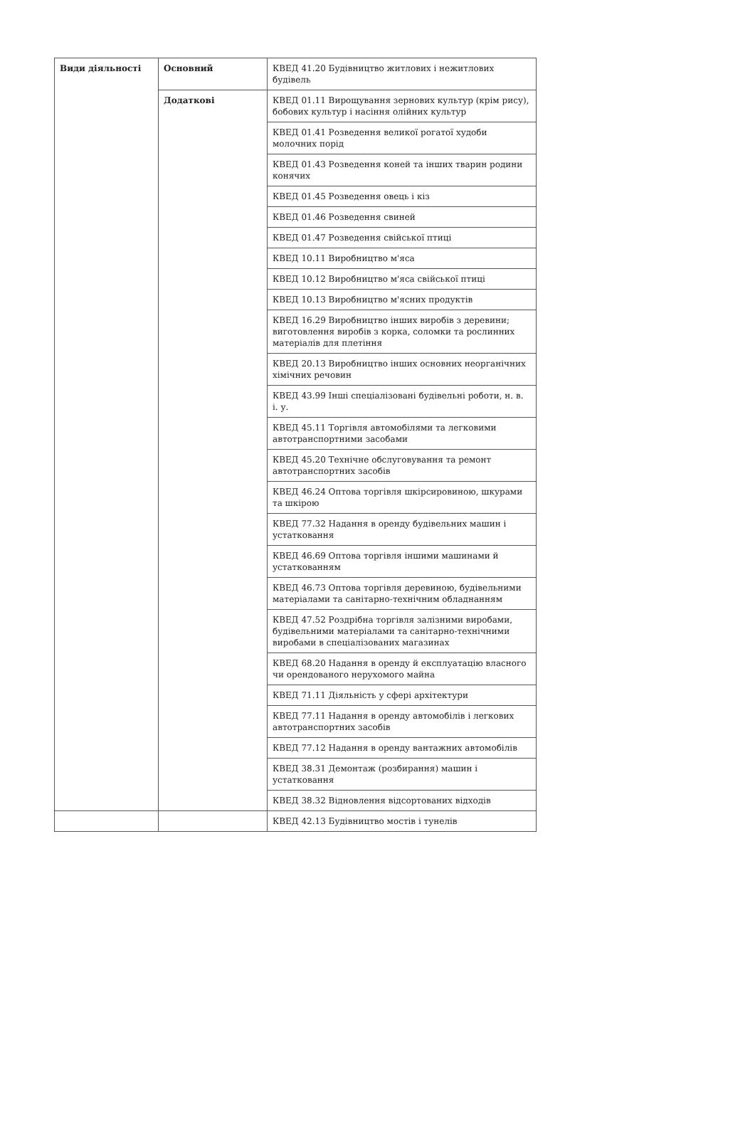| Види діяльності | Основний | КВЕД 41.20 Будівництво житлових і нежитлових будівель |
| | Додаткові | КВЕД 01.11 Вирощування зернових культур (крім рису), бобових культур і насіння олійних культур |
| | | КВЕД 01.41 Розведення великої рогатої худоби молочних порід |
| | | КВЕД 01.43 Розведення коней та інших тварин родини конячих |
| | | КВЕД 01.45 Розведення овець і кіз |
| | | КВЕД 01.46 Розведення свиней |
| | | КВЕД 01.47 Розведення свійської птиці |
| | | КВЕД 10.11 Виробництво м'яса |
| | | КВЕД 10.12 Виробництво м'яса свійської птиці |
| | | КВЕД 10.13 Виробництво м'ясних продуктів |
| | | КВЕД 16.29 Виробництво інших виробів з деревини; виготовлення виробів з корка, соломки та рослинних матеріалів для плетіння |
| | | КВЕД 20.13 Виробництво інших основних неорганічних хімічних речовин |
| | | КВЕД 43.99 Інші спеціалізовані будівельні роботи, н. в. і. у. |
| | | КВЕД 45.11 Торгівля автомобілями та легковими автотранспортними засобами |
| | | КВЕД 45.20 Технічне обслуговування та ремонт автотранспортних засобів |
| | | КВЕД 46.24 Оптова торгівля шкірсировиною, шкурами та шкірою |
| | | КВЕД 77.32 Надання в оренду будівельних машин і устатковання |
| | | КВЕД 46.69 Оптова торгівля іншими машинами й устаткованням |
| | | КВЕД 46.73 Оптова торгівля деревиною, будівельними матеріалами та санітарно-технічним обладнанням |
| | | КВЕД 47.52 Роздрібна торгівля залізними виробами, будівельними матеріалами та санітарно-технічними виробами в спеціалізованих магазинах |
| | | КВЕД 68.20 Надання в оренду й експлуатацію власного чи орендованого нерухомого майна |
| | | КВЕД 71.11 Діяльність у сфері архітектури |
| | | КВЕД 77.11 Надання в оренду автомобілів і легкових автотранспортних засобів |
| | | КВЕД 77.12 Надання в оренду вантажних автомобілів |
| | | КВЕД 38.31 Демонтаж (розбирання) машин і устатковання |
| | | КВЕД 38.32 Відновлення відсортованих відходів |
| | | КВЕД 42.13 Будівництво мостів і тунелів |